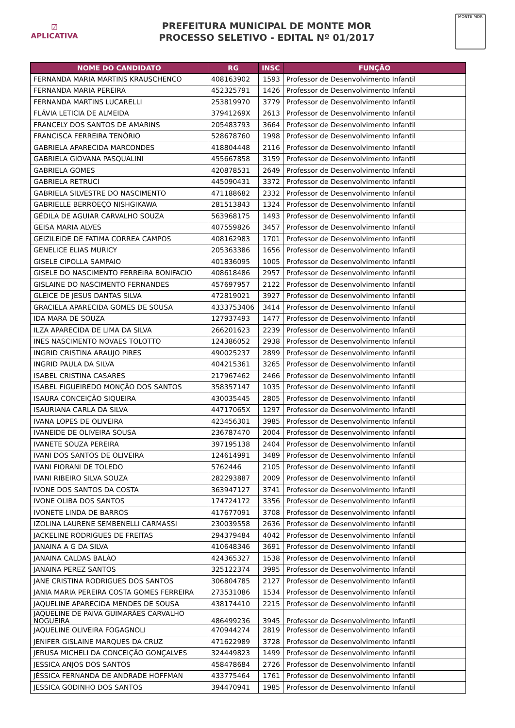☑
APLICATIVA
PREFEITURA MUNICIPAL DE MONTE MOR
PROCESSO SELETIVO - EDITAL Nº 01/2017
MONTE MOR
| NOME DO CANDIDATO | RG | INSC | FUNÇÃO |
| --- | --- | --- | --- |
| FERNANDA MARIA MARTINS KRAUSCHENCO | 408163902 | 1593 | Professor de Desenvolvimento Infantil |
| FERNANDA MARIA PEREIRA | 452325791 | 1426 | Professor de Desenvolvimento Infantil |
| FERNANDA MARTINS LUCARELLI | 253819970 | 3779 | Professor de Desenvolvimento Infantil |
| FLÁVIA LETICIA DE ALMEIDA | 37941269X | 2613 | Professor de Desenvolvimento Infantil |
| FRANCELY DOS SANTOS DE AMARINS | 205483793 | 3664 | Professor de Desenvolvimento Infantil |
| FRANCISCA FERREIRA TENÓRIO | 528678760 | 1998 | Professor de Desenvolvimento Infantil |
| GABRIELA APARECIDA MARCONDES | 418804448 | 2116 | Professor de Desenvolvimento Infantil |
| GABRIELA GIOVANA PASQUALINI | 455667858 | 3159 | Professor de Desenvolvimento Infantil |
| GABRIELA GOMES | 420878531 | 2649 | Professor de Desenvolvimento Infantil |
| GABRIELA RETRUCI | 445090431 | 3372 | Professor de Desenvolvimento Infantil |
| GABRIELA SILVESTRE DO NASCIMENTO | 471188682 | 2332 | Professor de Desenvolvimento Infantil |
| GABRIELLE BERROEÇO NISHGIKAWA | 281513843 | 1324 | Professor de Desenvolvimento Infantil |
| GÉDILA DE AGUIAR CARVALHO SOUZA | 563968175 | 1493 | Professor de Desenvolvimento Infantil |
| GEISA MARIA ALVES | 407559826 | 3457 | Professor de Desenvolvimento Infantil |
| GEIZILEIDE DE FATIMA CORREA CAMPOS | 408162983 | 1701 | Professor de Desenvolvimento Infantil |
| GENELICE ELIAS MURICY | 205363386 | 1656 | Professor de Desenvolvimento Infantil |
| GISELE CIPOLLA SAMPAIO | 401836095 | 1005 | Professor de Desenvolvimento Infantil |
| GISELE DO NASCIMENTO FERREIRA BONIFACIO | 408618486 | 2957 | Professor de Desenvolvimento Infantil |
| GISLAINE DO NASCIMENTO FERNANDES | 457697957 | 2122 | Professor de Desenvolvimento Infantil |
| GLEICE DE JESUS DANTAS SILVA | 472819021 | 3927 | Professor de Desenvolvimento Infantil |
| GRACIELA APARECIDA GOMES DE SOUSA | 4333753406 | 3414 | Professor de Desenvolvimento Infantil |
| IDA MARA DE SOUZA | 127937493 | 1477 | Professor de Desenvolvimento Infantil |
| ILZA APARECIDA DE LIMA DA SILVA | 266201623 | 2239 | Professor de Desenvolvimento Infantil |
| INES NASCIMENTO NOVAES TOLOTTO | 124386052 | 2938 | Professor de Desenvolvimento Infantil |
| INGRID CRISTINA ARAUJO PIRES | 490025237 | 2899 | Professor de Desenvolvimento Infantil |
| INGRID PAULA DA SILVA | 404215361 | 3265 | Professor de Desenvolvimento Infantil |
| ISABEL CRISTINA CASARES | 217967462 | 2466 | Professor de Desenvolvimento Infantil |
| ISABEL FIGUEIREDO MONÇÃO DOS SANTOS | 358357147 | 1035 | Professor de Desenvolvimento Infantil |
| ISAURA CONCEIÇÃO SIQUEIRA | 430035445 | 2805 | Professor de Desenvolvimento Infantil |
| ISAURIANA CARLA DA SILVA | 44717065X | 1297 | Professor de Desenvolvimento Infantil |
| IVANA LOPES DE OLIVEIRA | 423456301 | 3985 | Professor de Desenvolvimento Infantil |
| IVANEIDE DE OLIVEIRA SOUSA | 236787470 | 2004 | Professor de Desenvolvimento Infantil |
| IVANETE SOUZA PEREIRA | 397195138 | 2404 | Professor de Desenvolvimento Infantil |
| IVANI DOS SANTOS DE OLIVEIRA | 124614991 | 3489 | Professor de Desenvolvimento Infantil |
| IVANI FIORANI DE TOLEDO | 5762446 | 2105 | Professor de Desenvolvimento Infantil |
| IVANI RIBEIRO SILVA SOUZA | 282293887 | 2009 | Professor de Desenvolvimento Infantil |
| IVONE DOS SANTOS DA COSTA | 363947127 | 3741 | Professor de Desenvolvimento Infantil |
| IVONE OLIBA DOS SANTOS | 174724172 | 3356 | Professor de Desenvolvimento Infantil |
| IVONETE LINDA DE BARROS | 417677091 | 3708 | Professor de Desenvolvimento Infantil |
| IZOLINA LAURENE SEMBENELLI CARMASSI | 230039558 | 2636 | Professor de Desenvolvimento Infantil |
| JACKELINE RODRIGUES DE FREITAS | 294379484 | 4042 | Professor de Desenvolvimento Infantil |
| JANAINA A G DA SILVA | 410648346 | 3691 | Professor de Desenvolvimento Infantil |
| JANAINA CALDAS BALÁO | 424365327 | 1538 | Professor de Desenvolvimento Infantil |
| JANAINA PEREZ SANTOS | 325122374 | 3995 | Professor de Desenvolvimento Infantil |
| JANE CRISTINA RODRIGUES DOS SANTOS | 306804785 | 2127 | Professor de Desenvolvimento Infantil |
| JANIA MARIA PEREIRA COSTA GOMES FERREIRA | 273531086 | 1534 | Professor de Desenvolvimento Infantil |
| JAQUELINE APARECIDA MENDES DE SOUSA | 438174410 | 2215 | Professor de Desenvolvimento Infantil |
| JAQUELINE DE PAIVA GUIMARÃES CARVALHO NOGUEIRA | 486499236 | 3945 | Professor de Desenvolvimento Infantil |
| JAQUELINE OLIVEIRA FOGAGNOLI | 470944274 | 2819 | Professor de Desenvolvimento Infantil |
| JENIFER GISLAINE MARQUES DA CRUZ | 471622989 | 3728 | Professor de Desenvolvimento Infantil |
| JERUSA MICHELI DA CONCEIÇÃO GONÇALVES | 324449823 | 1499 | Professor de Desenvolvimento Infantil |
| JESSICA ANJOS DOS SANTOS | 458478684 | 2726 | Professor de Desenvolvimento Infantil |
| JÉSSICA FERNANDA DE ANDRADE HOFFMAN | 433775464 | 1761 | Professor de Desenvolvimento Infantil |
| JESSICA GODINHO DOS SANTOS | 394470941 | 1985 | Professor de Desenvolvimento Infantil |